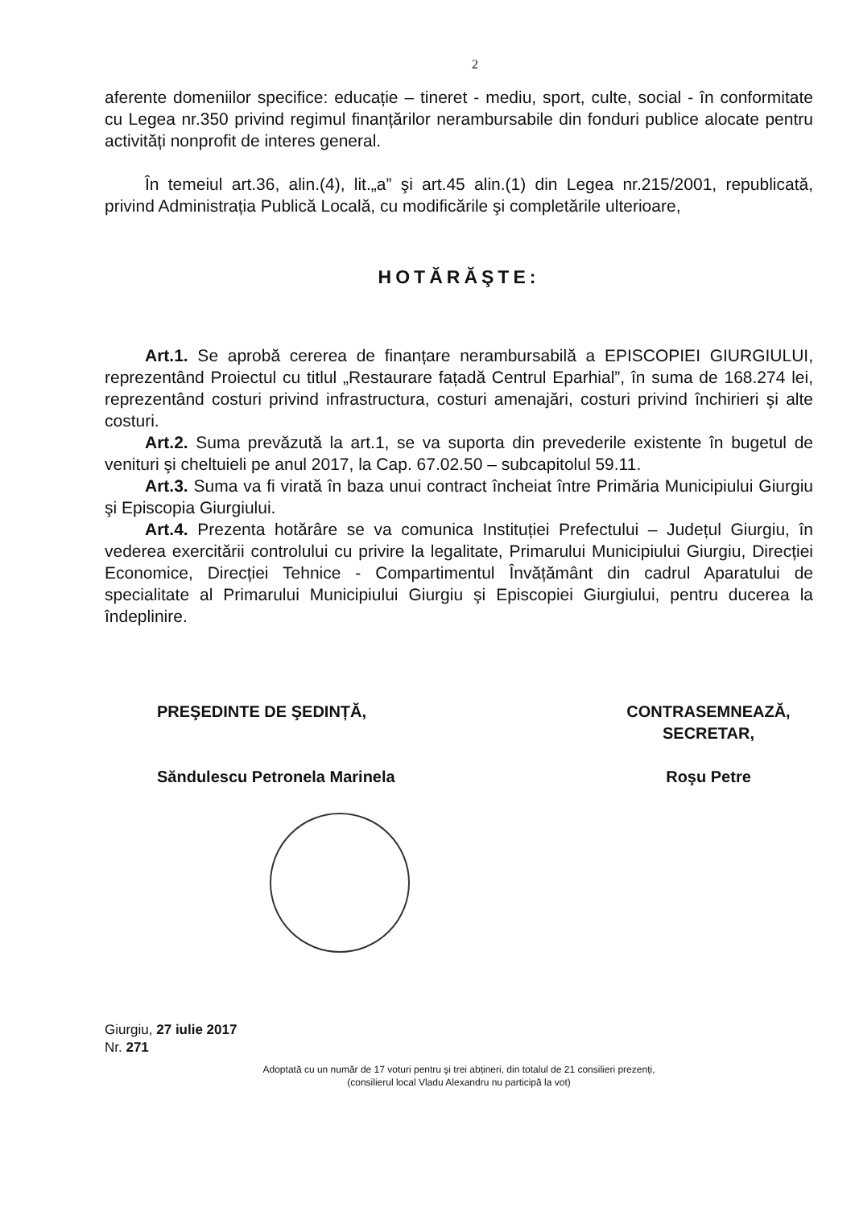2
aferente domeniilor specifice: educație – tineret - mediu, sport, culte, social - în conformitate cu Legea nr.350 privind regimul finanțărilor nerambursabile din fonduri publice alocate pentru activități nonprofit de interes general.
În temeiul art.36, alin.(4), lit.„a” şi art.45 alin.(1) din Legea nr.215/2001, republicată, privind Administrația Publică Locală, cu modificările şi completările ulterioare,
HOTĂRĂŞTE:
Art.1. Se aprobă cererea de finanțare nerambursabilă a EPISCOPIEI GIURGIULUI, reprezentând Proiectul cu titlul „Restaurare fațadă Centrul Eparhial”, în suma de 168.274 lei, reprezentând costuri privind infrastructura, costuri amenajări, costuri privind închirieri şi alte costuri.
Art.2. Suma prevăzută la art.1, se va suporta din prevederile existente în bugetul de venituri şi cheltuieli pe anul 2017, la Cap. 67.02.50 – subcapitolul 59.11.
Art.3. Suma va fi virată în baza unui contract încheiat între Primăria Municipiului Giurgiu şi Episcopia Giurgiului.
Art.4. Prezenta hotărâre se va comunica Instituției Prefectului – Județul Giurgiu, în vederea exercitării controlului cu privire la legalitate, Primarului Municipiului Giurgiu, Direcției Economice, Direcției Tehnice - Compartimentul Învățământ din cadrul Aparatului de specialitate al Primarului Municipiului Giurgiu şi Episcopiei Giurgiului, pentru ducerea la îndeplinire.
PREŞEDINTE DE ŞEDINȚĂ,
Săndulescu Petronela Marinela
CONTRASEMNEAZĂ,
SECRETAR,
Roşu Petre
Giurgiu, 27 iulie 2017
Nr. 271
Adoptată cu un număr de 17 voturi pentru şi trei abțineri, din totalul de 21 consilieri prezenți,
(consilierul local Vladu Alexandru nu participă la vot)